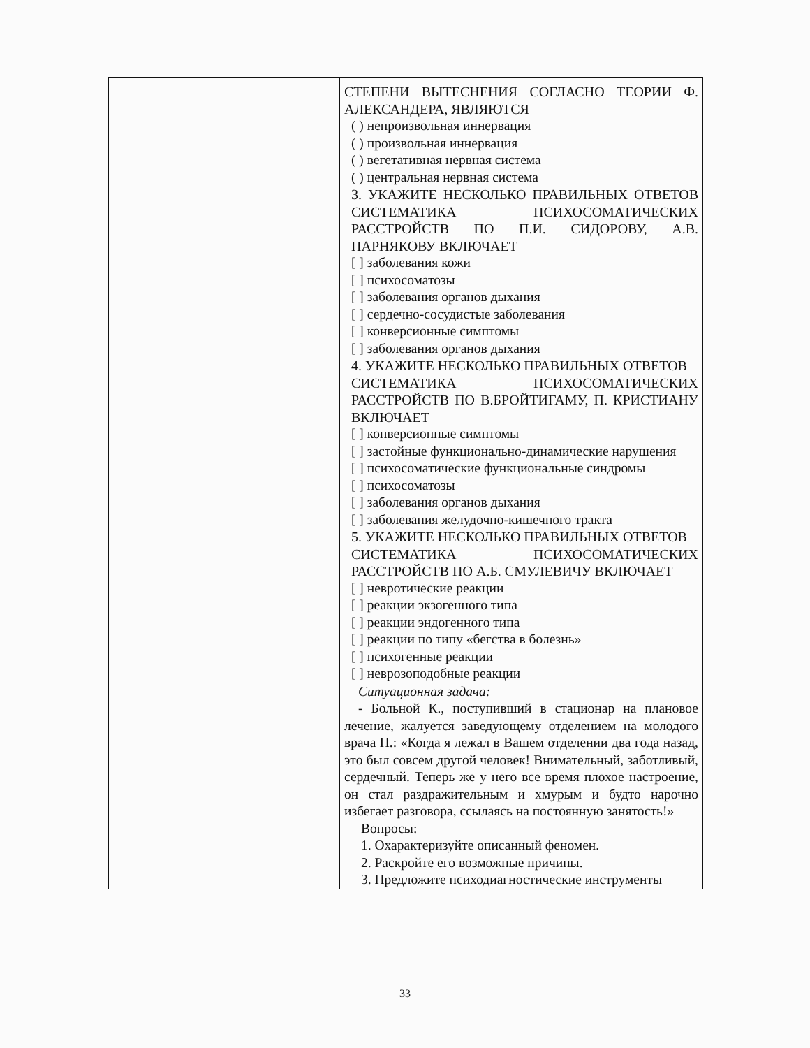| | СТЕПЕНИ ВЫТЕСНЕНИЯ СОГЛАСНО ТЕОРИИ Ф. АЛЕКСАНДЕРА, ЯВЛЯЮТСЯ ( ) непроизвольная иннервация ( ) произвольная иннервация ( ) вегетативная нервная система ( ) центральная нервная система 3. УКАЖИТЕ НЕСКОЛЬКО ПРАВИЛЬНЫХ ОТВЕТОВ СИСТЕМАТИКА ПСИХОСОМАТИЧЕСКИХ РАССТРОЙСТВ ПО П.И. СИДОРОВУ, А.В. ПАРНЯКОВУ ВКЛЮЧАЕТ [ ] заболевания кожи [ ] психосоматозы [ ] заболевания органов дыхания [ ] сердечно-сосудистые заболевания [ ] конверсионные симптомы [ ] заболевания органов дыхания 4. УКАЖИТЕ НЕСКОЛЬКО ПРАВИЛЬНЫХ ОТВЕТОВ СИСТЕМАТИКА ПСИХОСОМАТИЧЕСКИХ РАССТРОЙСТВ ПО В.БРОЙТИГАМУ, П. КРИСТИАНУ ВКЛЮЧАЕТ [ ] конверсионные симптомы [ ] застойные функционально-динамические нарушения [ ] психосоматические функциональные синдромы [ ] психосоматозы [ ] заболевания органов дыхания [ ] заболевания желудочно-кишечного тракта 5. УКАЖИТЕ НЕСКОЛЬКО ПРАВИЛЬНЫХ ОТВЕТОВ СИСТЕМАТИКА ПСИХОСОМАТИЧЕСКИХ РАССТРОЙСТВ ПО А.Б. СМУЛЕВИЧУ ВКЛЮЧАЕТ [ ] невротические реакции [ ] реакции экзогенного типа [ ] реакции эндогенного типа [ ] реакции по типу «бегства в болезнь» [ ] психогенные реакции [ ] неврозоподобные реакции |
| | Ситуационная задача: - Больной К., поступивший в стационар на плановое лечение, жалуется заведующему отделением на молодого врача П.: «Когда я лежал в Вашем отделении два года назад, это был совсем другой человек! Внимательный, заботливый, сердечный. Теперь же у него все время плохое настроение, он стал раздражительным и хмурым и будто нарочно избегает разговора, ссылаясь на постоянную занятость!» Вопросы: 1. Охарактеризуйте описанный феномен. 2. Раскройте его возможные причины. 3. Предложите психодиагностические инструменты |
33